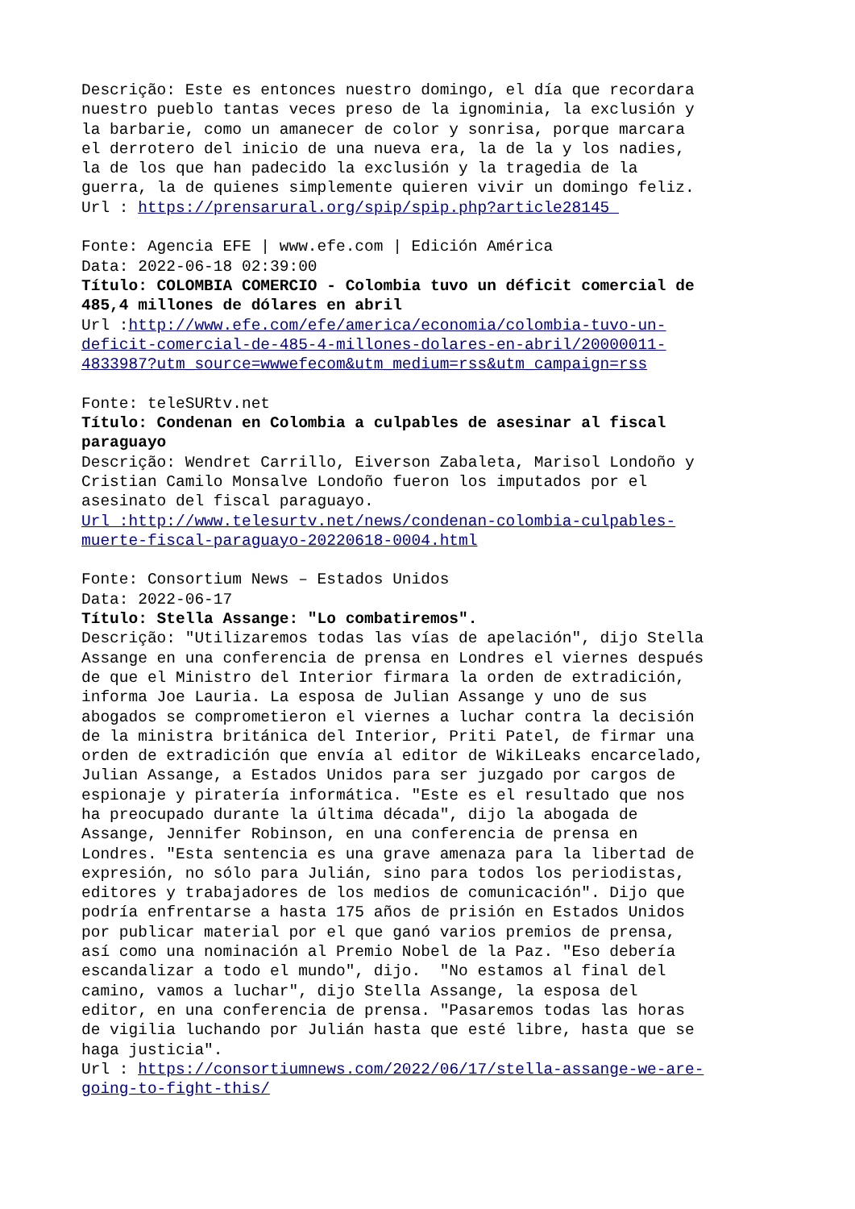Descrição: Este es entonces nuestro domingo, el día que recordara nuestro pueblo tantas veces preso de la ignominia, la exclusión y la barbarie, como un amanecer de color y sonrisa, porque marcara el derrotero del inicio de una nueva era, la de la y los nadies, la de los que han padecido la exclusión y la tragedia de la guerra, la de quienes simplemente quieren vivir un domingo feliz. Url : https://prensarural.org/spip/spip.php?article28145 Fonte: Agencia EFE | www.efe.com | Edición América Data: 2022-06-18 02:39:00 Título: COLOMBIA COMERCIO - Colombia tuvo un déficit comercial de 485,4 millones de dólares en abril Url :http://www.efe.com/efe/america/economia/colombia-tuvo-un- deficit-comercial-de-485-4-millones-dolares-en-abril/20000011- 4833987?utm_source=wwwefecom&utm_medium=rss&utm_campaign=rss Fonte: teleSURtv.net Título: Condenan en Colombia a culpables de asesinar al fiscal paraguayo Descrição: Wendret Carrillo, Eiverson Zabaleta, Marisol Londoño y Cristian Camilo Monsalve Londoño fueron los imputados por el asesinato del fiscal paraguayo. Url :http://www.telesurtv.net/news/condenan-colombia-culpables- muerte-fiscal-paraguayo-20220618-0004.html Fonte: Consortium News – Estados Unidos Data: 2022-06-17 Título: Stella Assange: "Lo combatiremos". Descrição: "Utilizaremos todas las vías de apelación", dijo Stella Assange en una conferencia de prensa en Londres el viernes después de que el Ministro del Interior firmara la orden de extradición, informa Joe Lauria. La esposa de Julian Assange y uno de sus abogados se comprometieron el viernes a luchar contra la decisión de la ministra británica del Interior, Priti Patel, de firmar una orden de extradición que envía al editor de WikiLeaks encarcelado, Julian Assange, a Estados Unidos para ser juzgado por cargos de espionaje y piratería informática. "Este es el resultado que nos ha preocupado durante la última década", dijo la abogada de Assange, Jennifer Robinson, en una conferencia de prensa en Londres. "Esta sentencia es una grave amenaza para la libertad de expresión, no sólo para Julián, sino para todos los periodistas, editores y trabajadores de los medios de comunicación". Dijo que podría enfrentarse a hasta 175 años de prisión en Estados Unidos por publicar material por el que ganó varios premios de prensa, así como una nominación al Premio Nobel de la Paz. "Eso debería escandalizar a todo el mundo", dijo. "No estamos al final del camino, vamos a luchar", dijo Stella Assange, la esposa del editor, en una conferencia de prensa. "Pasaremos todas las horas de vigilia luchando por Julián hasta que esté libre, hasta que se haga justicia". Url : https://consortiumnews.com/2022/06/17/stella-assange-we-are- going-to-fight-this/